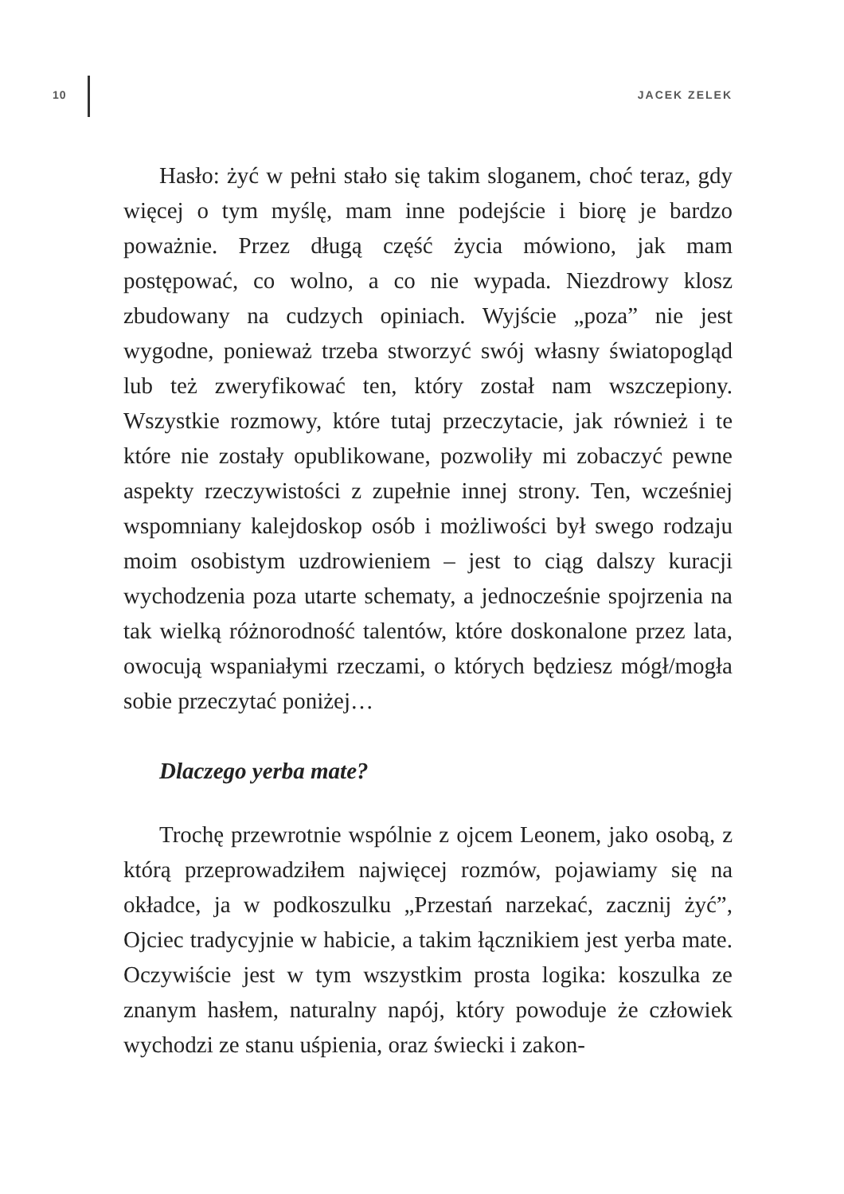10 JACEK ZELEK
Hasło: żyć w pełni stało się takim sloganem, choć teraz, gdy więcej o tym myślę, mam inne podejście i biorę je bardzo poważnie. Przez długą część życia mówiono, jak mam postępować, co wolno, a co nie wypada. Niezdrowy klosz zbudowany na cudzych opiniach. Wyjście „poza” nie jest wygodne, ponieważ trzeba stworzyć swój własny światopogląd lub też zweryfikować ten, który został nam wszczepiony. Wszystkie rozmowy, które tutaj przeczytacie, jak również i te które nie zostały opublikowane, pozwoliły mi zobaczyć pewne aspekty rzeczywistości z zupełnie innej strony. Ten, wcześniej wspomniany kalejdoskop osób i możliwości był swego rodzaju moim osobistym uzdrowieniem – jest to ciąg dalszy kuracji wychodzenia poza utarte schematy, a jednocześnie spojrzenia na tak wielką różnorodność talentów, które doskonalone przez lata, owocują wspaniałymi rzeczami, o których będziesz mógł/mogła sobie przeczytać poniżej…
Dlaczego yerba mate?
Trochę przewrotnie wspólnie z ojcem Leonem, jako osobą, z którą przeprowadziłem najwięcej rozmów, pojawiamy się na okładce, ja w podkoszulku „Przestań narzekać, zacznij żyć”, Ojciec tradycyjnie w habicie, a takim łącznikiem jest yerba mate. Oczywiście jest w tym wszystkim prosta logika: koszulka ze znanym hasłem, naturalny napój, który powoduje że człowiek wychodzi ze stanu uśpienia, oraz świecki i zakon-